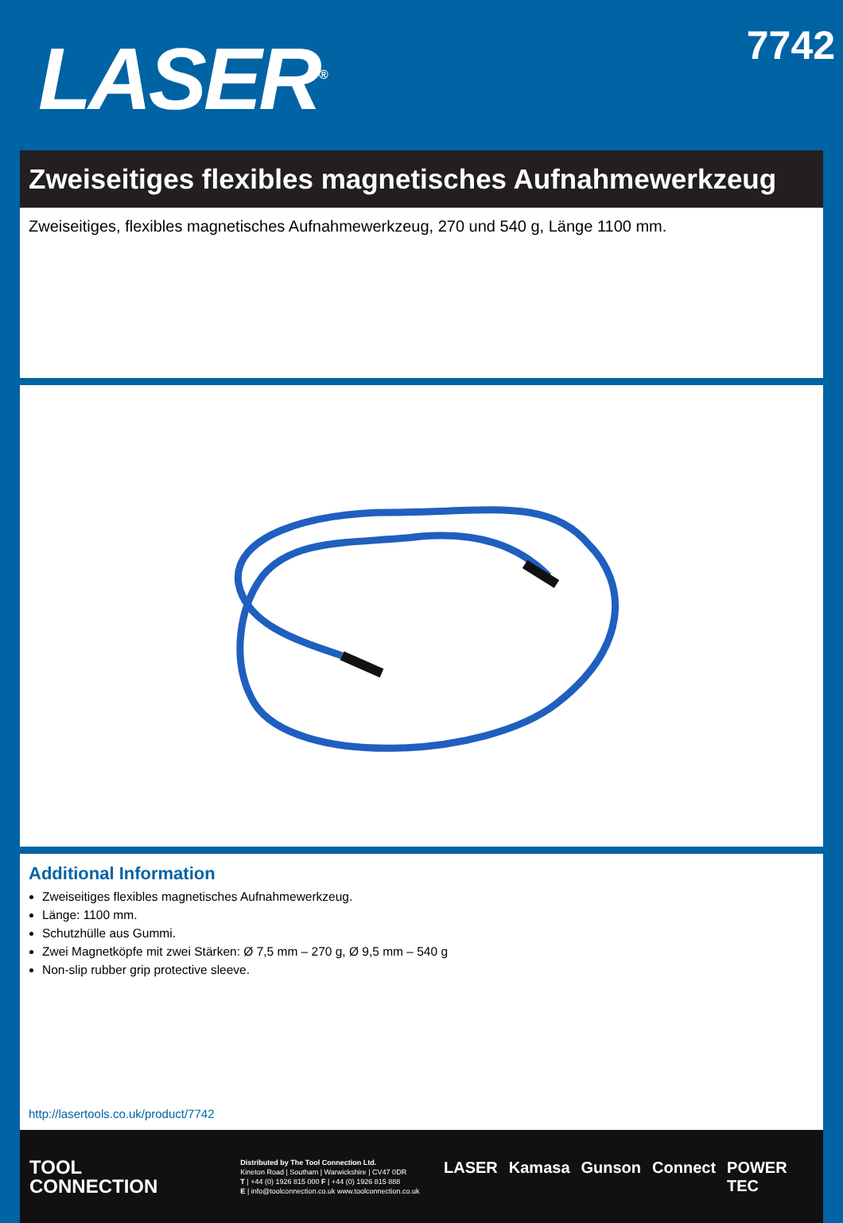LASER<sup>®</sup>
7742
Zweiseitiges flexibles magnetisches Aufnahmewerkzeug
Zweiseitiges, flexibles magnetisches Aufnahmewerkzeug, 270 und 540 g, Länge 1100 mm.
Additional Information
Zweiseitiges flexibles magnetisches Aufnahmewerkzeug.
Länge: 1100 mm.
Schutzhülle aus Gummi.
Zwei Magnetköpfe mit zwei Stärken: Ø 7,5 mm – 270 g, Ø 9,5 mm – 540 g
Non-slip rubber grip protective sleeve.
http://lasertools.co.uk/product/7742
TOOL
CONNECTION
Distributed by The Tool Connection Ltd.
Kineton Road | Southam | Warwickshire | CV47 0DR
T | +44 (0) 1926 815 000 F | +44 (0) 1926 815 888
E | info@toolconnection.co.uk www.toolconnection.co.uk
LASER Kamasa Gunson Connect POWER TEC